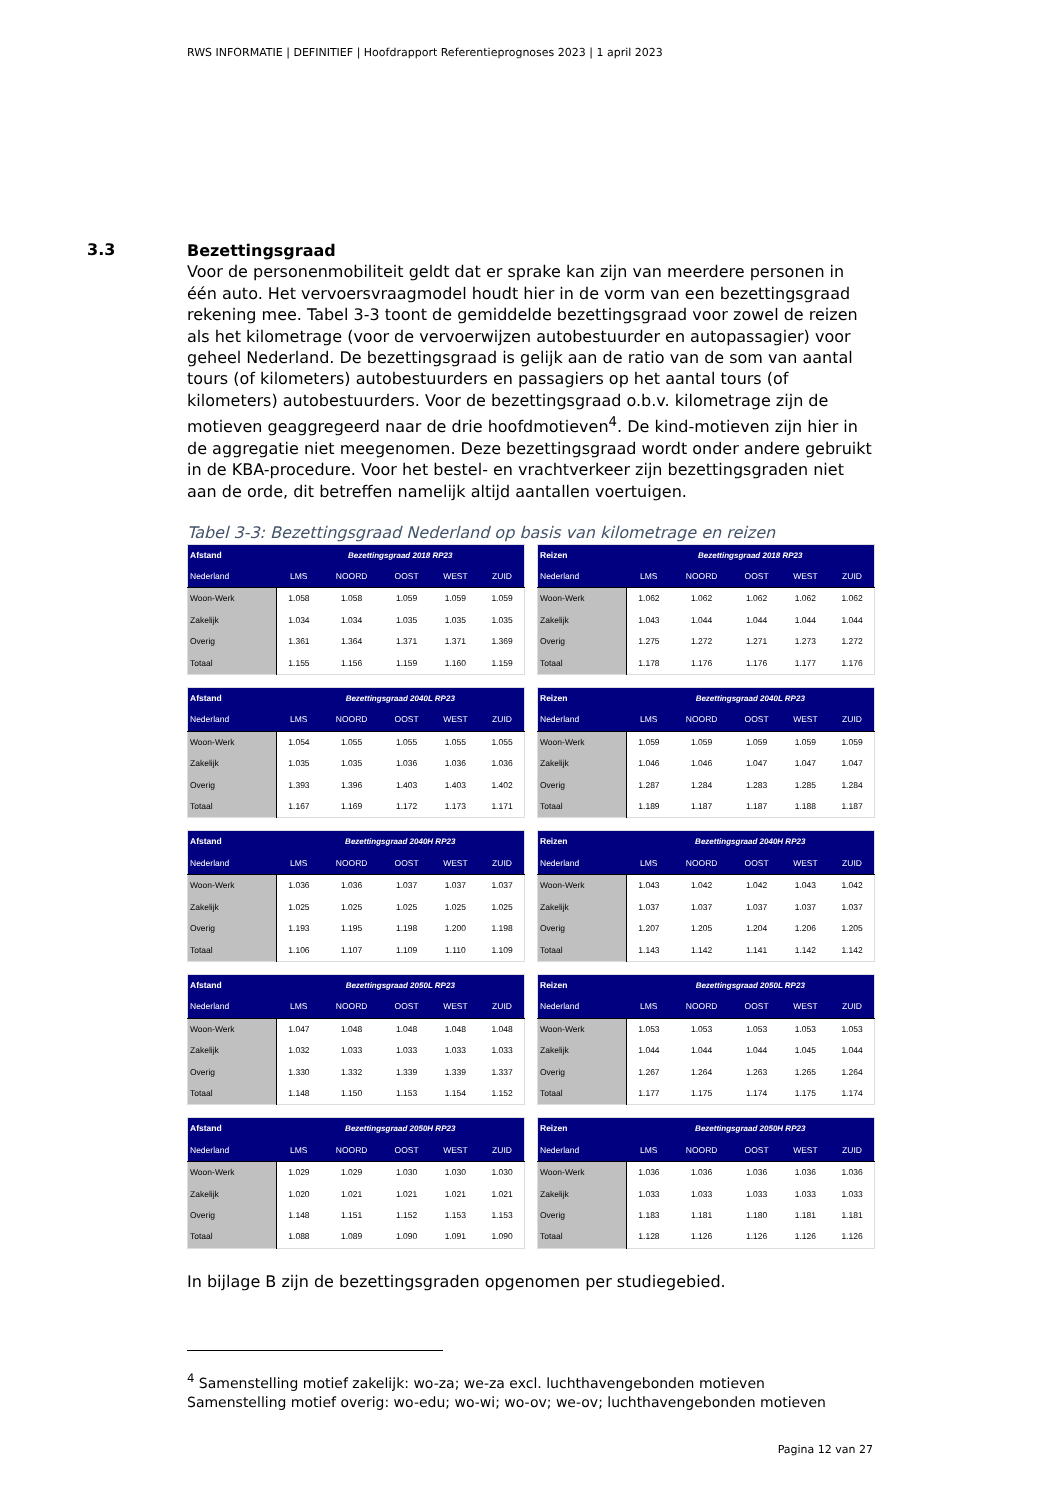RWS INFORMATIE | DEFINITIEF | Hoofdrapport Referentieprognoses 2023 | 1 april 2023
3.3
Bezettingsgraad
Voor de personenmobiliteit geldt dat er sprake kan zijn van meerdere personen in één auto. Het vervoersvraagmodel houdt hier in de vorm van een bezettingsgraad rekening mee. Tabel 3-3 toont de gemiddelde bezettingsgraad voor zowel de reizen als het kilometrage (voor de vervoerwijzen autobestuurder en autopassagier) voor geheel Nederland. De bezettingsgraad is gelijk aan de ratio van de som van aantal tours (of kilometers) autobestuurders en passagiers op het aantal tours (of kilometers) autobestuurders. Voor de bezettingsgraad o.b.v. kilometrage zijn de motieven geaggregeerd naar de drie hoofdmotieven<sup>4</sup>. De kind-motieven zijn hier in de aggregatie niet meegenomen. Deze bezettingsgraad wordt onder andere gebruikt in de KBA-procedure. Voor het bestel- en vrachtverkeer zijn bezettingsgraden niet aan de orde, dit betreffen namelijk altijd aantallen voertuigen.
Tabel 3-3: Bezettingsgraad Nederland op basis van kilometrage en reizen
| Afstand | Bezettingsgraad 2018 RP23 | | | | |
| --- | --- | --- | --- | --- | --- |
| Nederland | LMS | NOORD | OOST | WEST | ZUID |
| Woon-Werk | 1.058 | 1.058 | 1.059 | 1.059 | 1.059 |
| Zakelijk | 1.034 | 1.034 | 1.035 | 1.035 | 1.035 |
| Overig | 1.361 | 1.364 | 1.371 | 1.371 | 1.369 |
| Totaal | 1.155 | 1.156 | 1.159 | 1.160 | 1.159 |
| Reizen | Bezettingsgraad 2018 RP23 | | | | |
| --- | --- | --- | --- | --- | --- |
| Nederland | LMS | NOORD | OOST | WEST | ZUID |
| Woon-Werk | 1.062 | 1.062 | 1.062 | 1.062 | 1.062 |
| Zakelijk | 1.043 | 1.044 | 1.044 | 1.044 | 1.044 |
| Overig | 1.275 | 1.272 | 1.271 | 1.273 | 1.272 |
| Totaal | 1.178 | 1.176 | 1.176 | 1.177 | 1.176 |
| Afstand | Bezettingsgraad 2040L RP23 | | | | |
| --- | --- | --- | --- | --- | --- |
| Nederland | LMS | NOORD | OOST | WEST | ZUID |
| Woon-Werk | 1.054 | 1.055 | 1.055 | 1.055 | 1.055 |
| Zakelijk | 1.035 | 1.035 | 1.036 | 1.036 | 1.036 |
| Overig | 1.393 | 1.396 | 1.403 | 1.403 | 1.402 |
| Totaal | 1.167 | 1.169 | 1.172 | 1.173 | 1.171 |
| Reizen | Bezettingsgraad 2040L RP23 | | | | |
| --- | --- | --- | --- | --- | --- |
| Nederland | LMS | NOORD | OOST | WEST | ZUID |
| Woon-Werk | 1.059 | 1.059 | 1.059 | 1.059 | 1.059 |
| Zakelijk | 1.046 | 1.046 | 1.047 | 1.047 | 1.047 |
| Overig | 1.287 | 1.284 | 1.283 | 1.285 | 1.284 |
| Totaal | 1.189 | 1.187 | 1.187 | 1.188 | 1.187 |
| Afstand | Bezettingsgraad 2040H RP23 | | | | |
| --- | --- | --- | --- | --- | --- |
| Nederland | LMS | NOORD | OOST | WEST | ZUID |
| Woon-Werk | 1.036 | 1.036 | 1.037 | 1.037 | 1.037 |
| Zakelijk | 1.025 | 1.025 | 1.025 | 1.025 | 1.025 |
| Overig | 1.193 | 1.195 | 1.198 | 1.200 | 1.198 |
| Totaal | 1.106 | 1.107 | 1.109 | 1.110 | 1.109 |
| Reizen | Bezettingsgraad 2040H RP23 | | | | |
| --- | --- | --- | --- | --- | --- |
| Nederland | LMS | NOORD | OOST | WEST | ZUID |
| Woon-Werk | 1.043 | 1.042 | 1.042 | 1.043 | 1.042 |
| Zakelijk | 1.037 | 1.037 | 1.037 | 1.037 | 1.037 |
| Overig | 1.207 | 1.205 | 1.204 | 1.206 | 1.205 |
| Totaal | 1.143 | 1.142 | 1.141 | 1.142 | 1.142 |
| Afstand | Bezettingsgraad 2050L RP23 | | | | |
| --- | --- | --- | --- | --- | --- |
| Nederland | LMS | NOORD | OOST | WEST | ZUID |
| Woon-Werk | 1.047 | 1.048 | 1.048 | 1.048 | 1.048 |
| Zakelijk | 1.032 | 1.033 | 1.033 | 1.033 | 1.033 |
| Overig | 1.330 | 1.332 | 1.339 | 1.339 | 1.337 |
| Totaal | 1.148 | 1.150 | 1.153 | 1.154 | 1.152 |
| Reizen | Bezettingsgraad 2050L RP23 | | | | |
| --- | --- | --- | --- | --- | --- |
| Nederland | LMS | NOORD | OOST | WEST | ZUID |
| Woon-Werk | 1.053 | 1.053 | 1.053 | 1.053 | 1.053 |
| Zakelijk | 1.044 | 1.044 | 1.044 | 1.045 | 1.044 |
| Overig | 1.267 | 1.264 | 1.263 | 1.265 | 1.264 |
| Totaal | 1.177 | 1.175 | 1.174 | 1.175 | 1.174 |
| Afstand | Bezettingsgraad 2050H RP23 | | | | |
| --- | --- | --- | --- | --- | --- |
| Nederland | LMS | NOORD | OOST | WEST | ZUID |
| Woon-Werk | 1.029 | 1.029 | 1.030 | 1.030 | 1.030 |
| Zakelijk | 1.020 | 1.021 | 1.021 | 1.021 | 1.021 |
| Overig | 1.148 | 1.151 | 1.152 | 1.153 | 1.153 |
| Totaal | 1.088 | 1.089 | 1.090 | 1.091 | 1.090 |
| Reizen | Bezettingsgraad 2050H RP23 | | | | |
| --- | --- | --- | --- | --- | --- |
| Nederland | LMS | NOORD | OOST | WEST | ZUID |
| Woon-Werk | 1.036 | 1.036 | 1.036 | 1.036 | 1.036 |
| Zakelijk | 1.033 | 1.033 | 1.033 | 1.033 | 1.033 |
| Overig | 1.183 | 1.181 | 1.180 | 1.181 | 1.181 |
| Totaal | 1.128 | 1.126 | 1.126 | 1.126 | 1.126 |
In bijlage B zijn de bezettingsgraden opgenomen per studiegebied.
<sup>4</sup> Samenstelling motief zakelijk: wo-za; we-za excl. luchthavengebonden motieven
Samenstelling motief overig: wo-edu; wo-wi; wo-ov; we-ov; luchthavengebonden motieven
Pagina 12 van 27